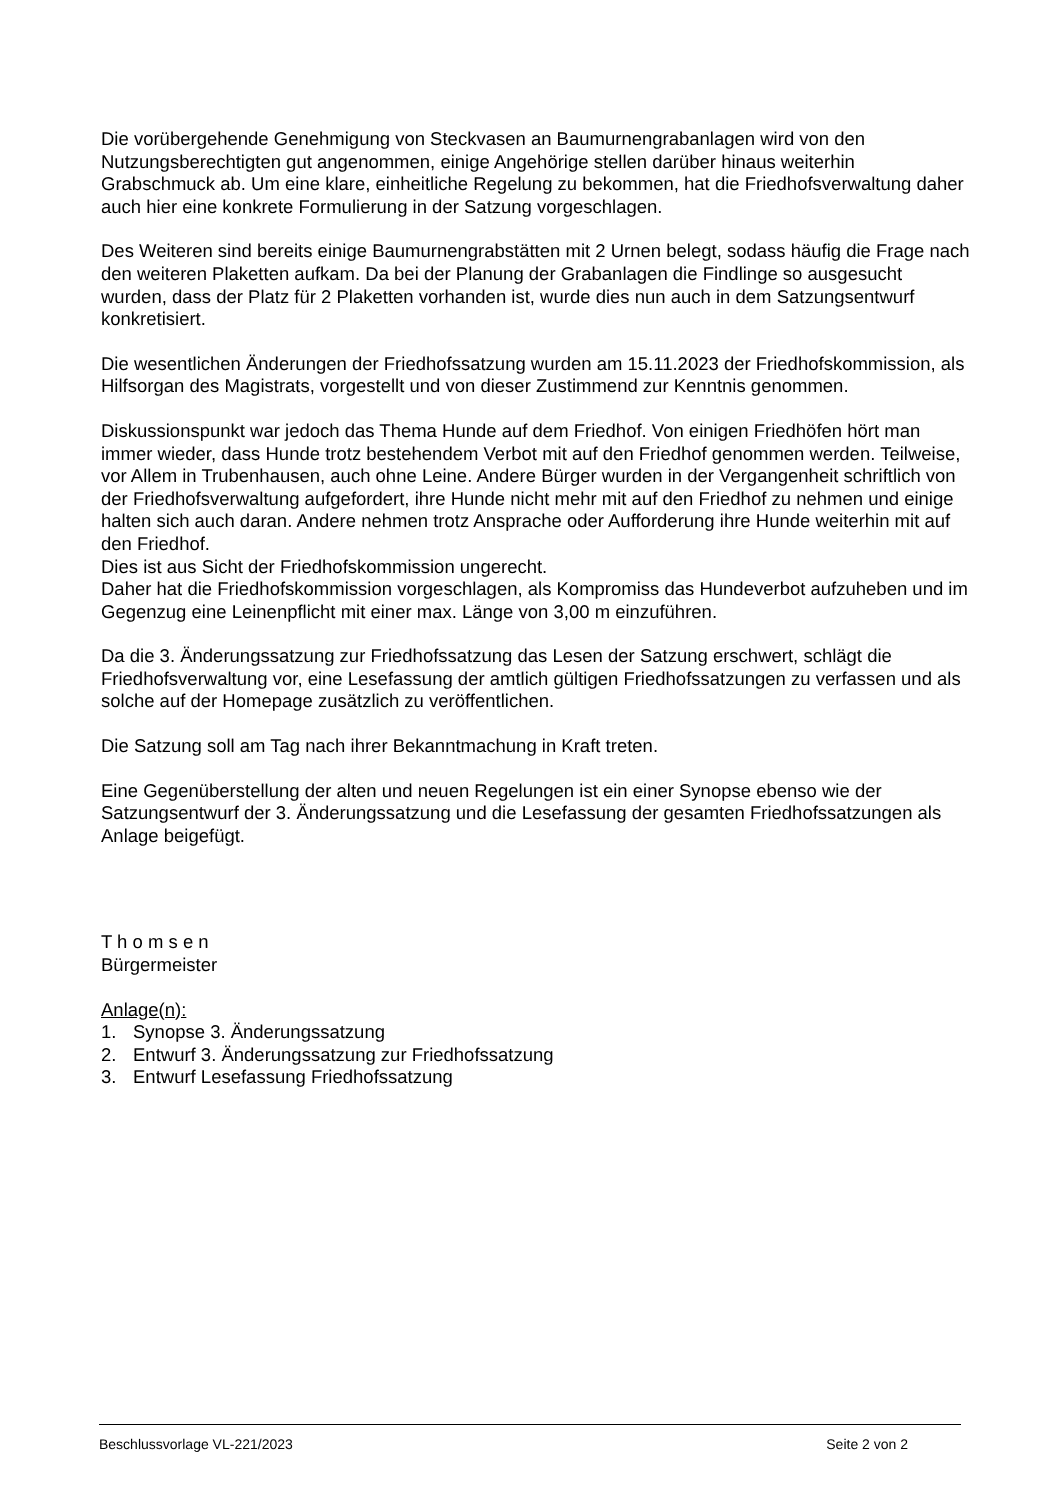Die vorübergehende Genehmigung von Steckvasen an Baumurnengrabanlagen wird von den Nutzungsberechtigten gut angenommen, einige Angehörige stellen darüber hinaus weiterhin Grabschmuck ab. Um eine klare, einheitliche Regelung zu bekommen, hat die Friedhofsverwaltung daher auch hier eine konkrete Formulierung in der Satzung vorgeschlagen.
Des Weiteren sind bereits einige Baumurnengrabstätten mit 2 Urnen belegt, sodass häufig die Frage nach den weiteren Plaketten aufkam. Da bei der Planung der Grabanlagen die Findlinge so ausgesucht wurden, dass der Platz für 2 Plaketten vorhanden ist, wurde dies nun auch in dem Satzungsentwurf konkretisiert.
Die wesentlichen Änderungen der Friedhofssatzung wurden am 15.11.2023 der Friedhofskommission, als Hilfsorgan des Magistrats, vorgestellt und von dieser Zustimmend zur Kenntnis genommen.
Diskussionspunkt war jedoch das Thema Hunde auf dem Friedhof. Von einigen Friedhöfen hört man immer wieder, dass Hunde trotz bestehendem Verbot mit auf den Friedhof genommen werden. Teilweise, vor Allem in Trubenhausen, auch ohne Leine. Andere Bürger wurden in der Vergangenheit schriftlich von der Friedhofsverwaltung aufgefordert, ihre Hunde nicht mehr mit auf den Friedhof zu nehmen und einige halten sich auch daran. Andere nehmen trotz Ansprache oder Aufforderung ihre Hunde weiterhin mit auf den Friedhof.
Dies ist aus Sicht der Friedhofskommission ungerecht.
Daher hat die Friedhofskommission vorgeschlagen, als Kompromiss das Hundeverbot aufzuheben und im Gegenzug eine Leinenpflicht mit einer max. Länge von 3,00 m einzuführen.
Da die 3. Änderungssatzung zur Friedhofssatzung das Lesen der Satzung erschwert, schlägt die Friedhofsverwaltung vor, eine Lesefassung der amtlich gültigen Friedhofssatzungen zu verfassen und als solche auf der Homepage zusätzlich zu veröffentlichen.
Die Satzung soll am Tag nach ihrer Bekanntmachung in Kraft treten.
Eine Gegenüberstellung der alten und neuen Regelungen ist ein einer Synopse ebenso wie der Satzungsentwurf der 3. Änderungssatzung und die Lesefassung der gesamten Friedhofssatzungen als Anlage beigefügt.
T h o m s e n
Bürgermeister
Anlage(n):
1. Synopse 3. Änderungssatzung
2. Entwurf 3. Änderungssatzung zur Friedhofssatzung
3. Entwurf Lesefassung Friedhofssatzung
Beschlussvorlage VL-221/2023 Seite 2 von 2